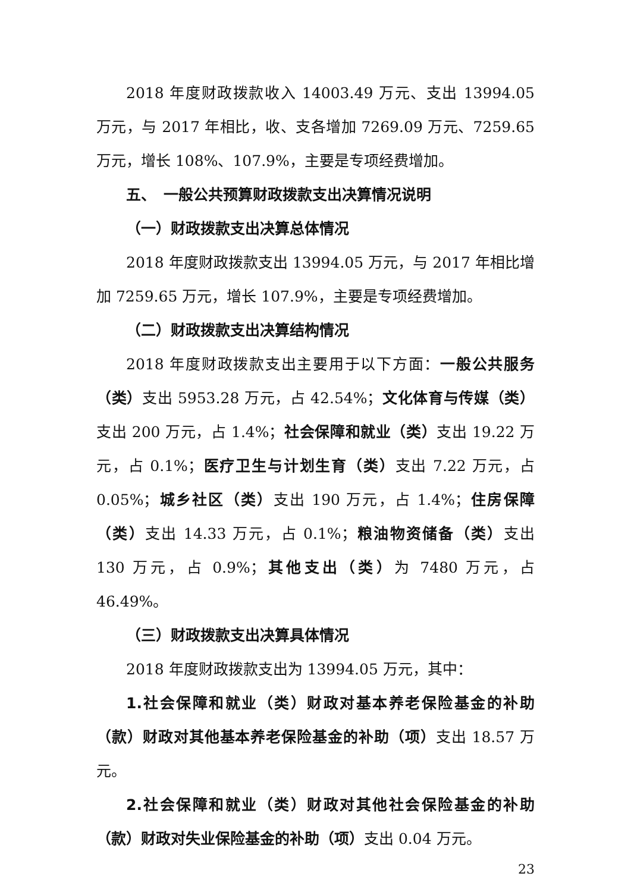2018 年度财政拨款收入 14003.49 万元、支出 13994.05 万元，与 2017 年相比，收、支各增加 7269.09 万元、7259.65 万元，增长 108%、107.9%，主要是专项经费增加。
五、　一般公共预算财政拨款支出决算情况说明
（一）财政拨款支出决算总体情况
2018 年度财政拨款支出 13994.05 万元，与 2017 年相比增加 7259.65 万元，增长 107.9%，主要是专项经费增加。
（二）财政拨款支出决算结构情况
2018 年度财政拨款支出主要用于以下方面：一般公共服务（类）支出 5953.28 万元，占 42.54%；文化体育与传媒（类）支出 200 万元，占 1.4%；社会保障和就业（类）支出 19.22 万元，占 0.1%；医疗卫生与计划生育（类）支出 7.22 万元，占 0.05%；城乡社区（类）支出 190 万元，占 1.4%；住房保障（类）支出 14.33 万元，占 0.1%；粮油物资储备（类）支出 130 万元，占 0.9%；其他支出（类）为 7480 万元，占 46.49%。
（三）财政拨款支出决算具体情况
2018 年度财政拨款支出为 13994.05 万元，其中：
1.社会保障和就业（类）财政对基本养老保险基金的补助（款）财政对其他基本养老保险基金的补助（项）支出 18.57 万元。
2.社会保障和就业（类）财政对其他社会保险基金的补助（款）财政对失业保险基金的补助（项）支出 0.04 万元。
23